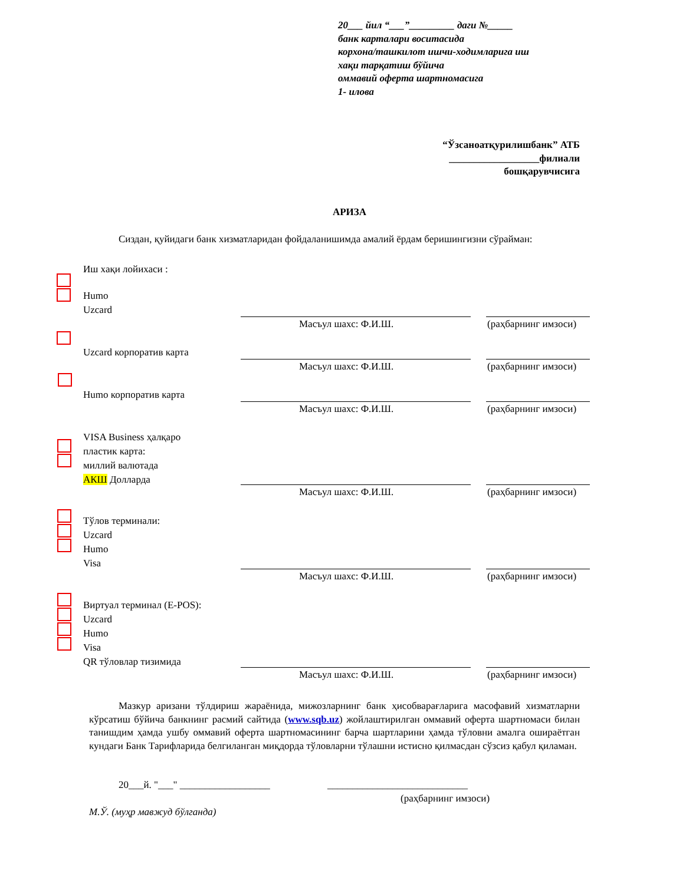20___ йил “___”_________ даги №_____
банк карталари воситасида
корхона/ташкилот ишчи-ходимларига иш
хақи тарқатиш бўйича
оммавий оферта шартномасига
1- илова
“Ўзсаноатқурилишбанк” АТБ
__________________филиали
бошқарувчисига
АРИЗА
Сиздан, қуйидаги банк хизматларидан фойдаланишимда амалий ёрдам беришингизни сўрайман:
Иш хақи лойихаси :
Humo
Uzcard
Uzcard корпоратив карта
Humo корпоратив карта
VISA Business ҳалқаро
пластик карта:
миллий валютада
АКШ Долларда
Тўлов терминали:
Uzcard
Humo
Visa
Виртуал терминал (E-POS):
Uzcard
Humo
Visa
QR тўловлар тизимида
Масъул шахс: Ф.И.Ш. (раҳбарнинг имзоси)
Масъул шахс: Ф.И.Ш. (раҳбарнинг имзоси)
Масъул шахс: Ф.И.Ш. (раҳбарнинг имзоси)
Масъул шахс: Ф.И.Ш. (раҳбарнинг имзоси)
Масъул шахс: Ф.И.Ш. (раҳбарнинг имзоси)
Масъул шахс: Ф.И.Ш. (раҳбарнинг имзоси)
Мазкур аризани тўлдириш жараёнида, мижозларнинг банк ҳисобварағларига масофавий хизматларни кўрсатиш бўйича банкнинг расмий сайтида (www.sqb.uz) жойлаштирилган оммавий оферта шартномаси билан танишдим ҳамда ушбу оммавий оферта шартномасининг барча шартларини ҳамда тўловни амалга ошираётган кундаги Банк Тарифларида белгиланган миқдорда тўловларни тўлашни истисно қилмасдан сўзсиз қабул қиламан.
20___й. "___" __________________
____________________________
(раҳбарнинг имзоси)
М.Ў. (муҳр мавжуд бўлганда)